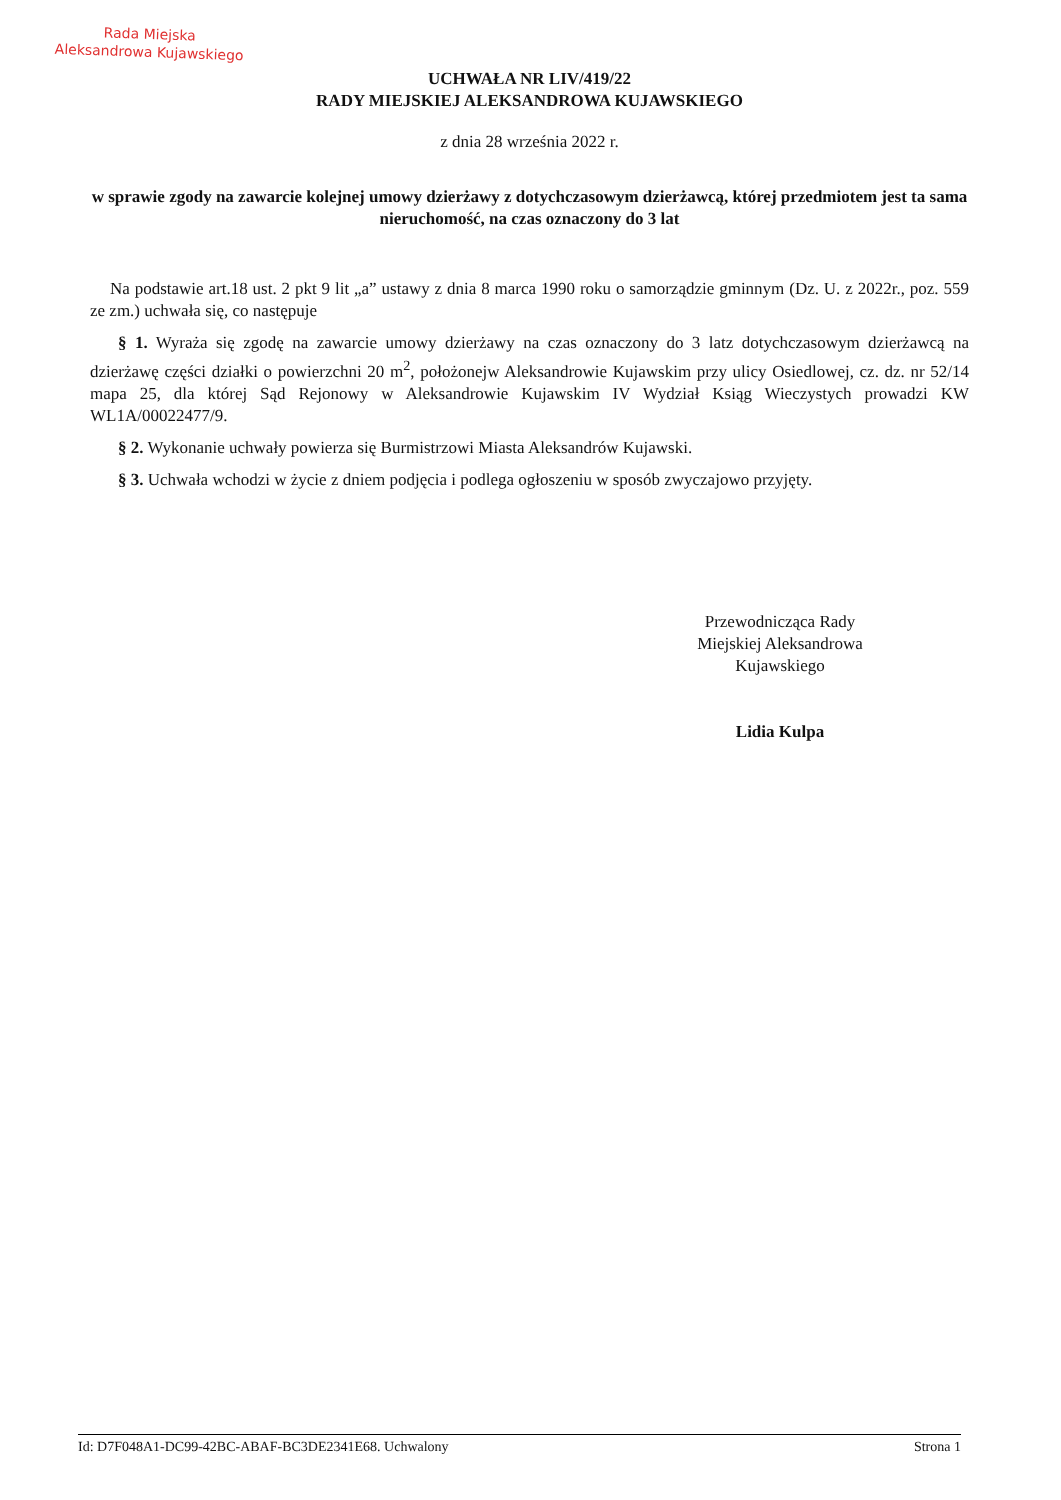Rada Miejska
Aleksandrowa Kujawskiego
UCHWAŁA NR LIV/419/22
RADY MIEJSKIEJ ALEKSANDROWA KUJAWSKIEGO
z dnia 28 września 2022 r.
w sprawie zgody na zawarcie kolejnej umowy dzierżawy z dotychczasowym dzierżawcą, której przedmiotem jest ta sama nieruchomość, na czas oznaczony do 3 lat
Na podstawie art.18 ust. 2 pkt 9 lit „a” ustawy z dnia 8 marca 1990 roku o samorządzie gminnym (Dz. U. z 2022r., poz. 559 ze zm.) uchwała się, co następuje
§ 1. Wyraża się zgodę na zawarcie umowy dzierżawy na czas oznaczony do 3 latz dotychczasowym dzierżawcą na dzierżawę części działki o powierzchni 20 m<sup>2</sup>, położonejw Aleksandrowie Kujawskim przy ulicy Osiedlowej, cz. dz. nr 52/14 mapa 25, dla której Sąd Rejonowy w Aleksandrowie Kujawskim IV Wydział Ksiąg Wieczystych prowadzi KW WL1A/00022477/9.
§ 2. Wykonanie uchwały powierza się Burmistrzowi Miasta Aleksandrów Kujawski.
§ 3. Uchwała wchodzi w życie z dniem podjęcia i podlega ogłoszeniu w sposób zwyczajowo przyjęty.
Przewodnicząca Rady
Miejskiej Aleksandrowa
Kujawskiego
Lidia Kulpa
Id: D7F048A1-DC99-42BC-ABAF-BC3DE2341E68. Uchwalony Strona 1